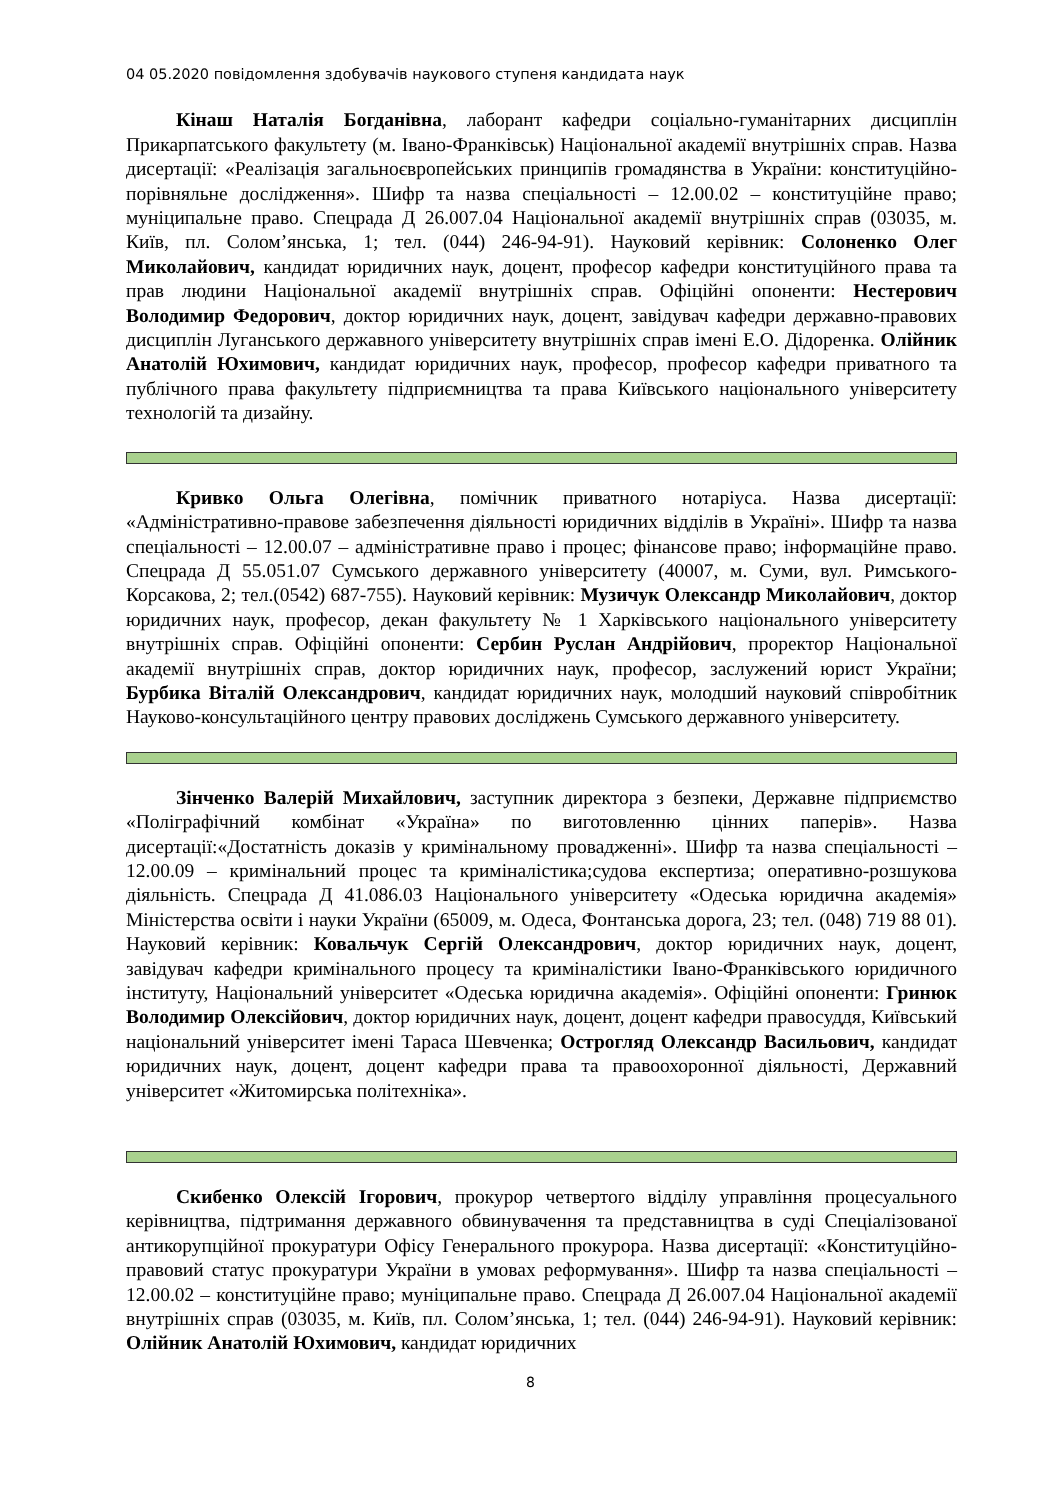04 05.2020 повідомлення здобувачів наукового ступеня кандидата наук
Кінаш Наталія Богданівна, лаборант кафедри соціально-гуманітарних дисциплін Прикарпатського факультету (м. Івано-Франківськ) Національної академії внутрішніх справ. Назва дисертації: «Реалізація загальноєвропейських принципів громадянства в України: конституційно-порівняльне дослідження». Шифр та назва спеціальності – 12.00.02 – конституційне право; муніципальне право. Спецрада Д 26.007.04 Національної академії внутрішніх справ (03035, м. Київ, пл. Солом’янська, 1; тел. (044) 246-94-91). Науковий керівник: Солоненко Олег Миколайович, кандидат юридичних наук, доцент, професор кафедри конституційного права та прав людини Національної академії внутрішніх справ. Офіційні опоненти: Нестерович Володимир Федорович, доктор юридичних наук, доцент, завідувач кафедри державно-правових дисциплін Луганського державного університету внутрішніх справ імені Е.О. Дідоренка. Олійник Анатолій Юхимович, кандидат юридичних наук, професор, професор кафедри приватного та публічного права факультету підприємництва та права Київського національного університету технологій та дизайну.
Кривко Ольга Олегівна, помічник приватного нотаріуса. Назва дисертації: «Адміністративно-правове забезпечення діяльності юридичних відділів в Україні». Шифр та назва спеціальності – 12.00.07 – адміністративне право і процес; фінансове право; інформаційне право. Спецрада Д 55.051.07 Сумського державного університету (40007, м. Суми, вул. Римського-Корсакова, 2; тел.(0542) 687-755). Науковий керівник: Музичук Олександр Миколайович, доктор юридичних наук, професор, декан факультету № 1 Харківського національного університету внутрішніх справ. Офіційні опоненти: Сербин Руслан Андрійович, проректор Національної академії внутрішніх справ, доктор юридичних наук, професор, заслужений юрист України; Бурбика Віталій Олександрович, кандидат юридичних наук, молодший науковий співробітник Науково-консультаційного центру правових досліджень Сумського державного університету.
Зінченко Валерій Михайлович, заступник директора з безпеки, Державне підприємство «Поліграфічний комбінат «Україна» по виготовленню цінних паперів». Назва дисертації:«Достатність доказів у кримінальному провадженні». Шифр та назва спеціальності – 12.00.09 – кримінальний процес та криміналістика;судова експертиза; оперативно-розшукова діяльність. Спецрада Д 41.086.03 Національного університету «Одеська юридична академія» Міністерства освіти і науки України (65009, м. Одеса, Фонтанська дорога, 23; тел. (048) 719 88 01). Науковий керівник: Ковальчук Сергій Олександрович, доктор юридичних наук, доцент, завідувач кафедри кримінального процесу та криміналістики Івано-Франківського юридичного інституту, Національний університет «Одеська юридична академія». Офіційні опоненти: Гринюк Володимир Олексійович, доктор юридичних наук, доцент, доцент кафедри правосуддя, Київський національний університет імені Тараса Шевченка; Острогляд Олександр Васильович, кандидат юридичних наук, доцент, доцент кафедри права та правоохоронної діяльності, Державний університет «Житомирська політехніка».
Скибенко Олексій Ігорович, прокурор четвертого відділу управління процесуального керівництва, підтримання державного обвинувачення та представництва в суді Спеціалізованої антикорупційної прокуратури Офісу Генерального прокурора. Назва дисертації: «Конституційно-правовий статус прокуратури України в умовах реформування». Шифр та назва спеціальності – 12.00.02 – конституційне право; муніципальне право. Спецрада Д 26.007.04 Національної академії внутрішніх справ (03035, м. Київ, пл. Солом’янська, 1; тел. (044) 246-94-91). Науковий керівник: Олійник Анатолій Юхимович, кандидат юридичних
8